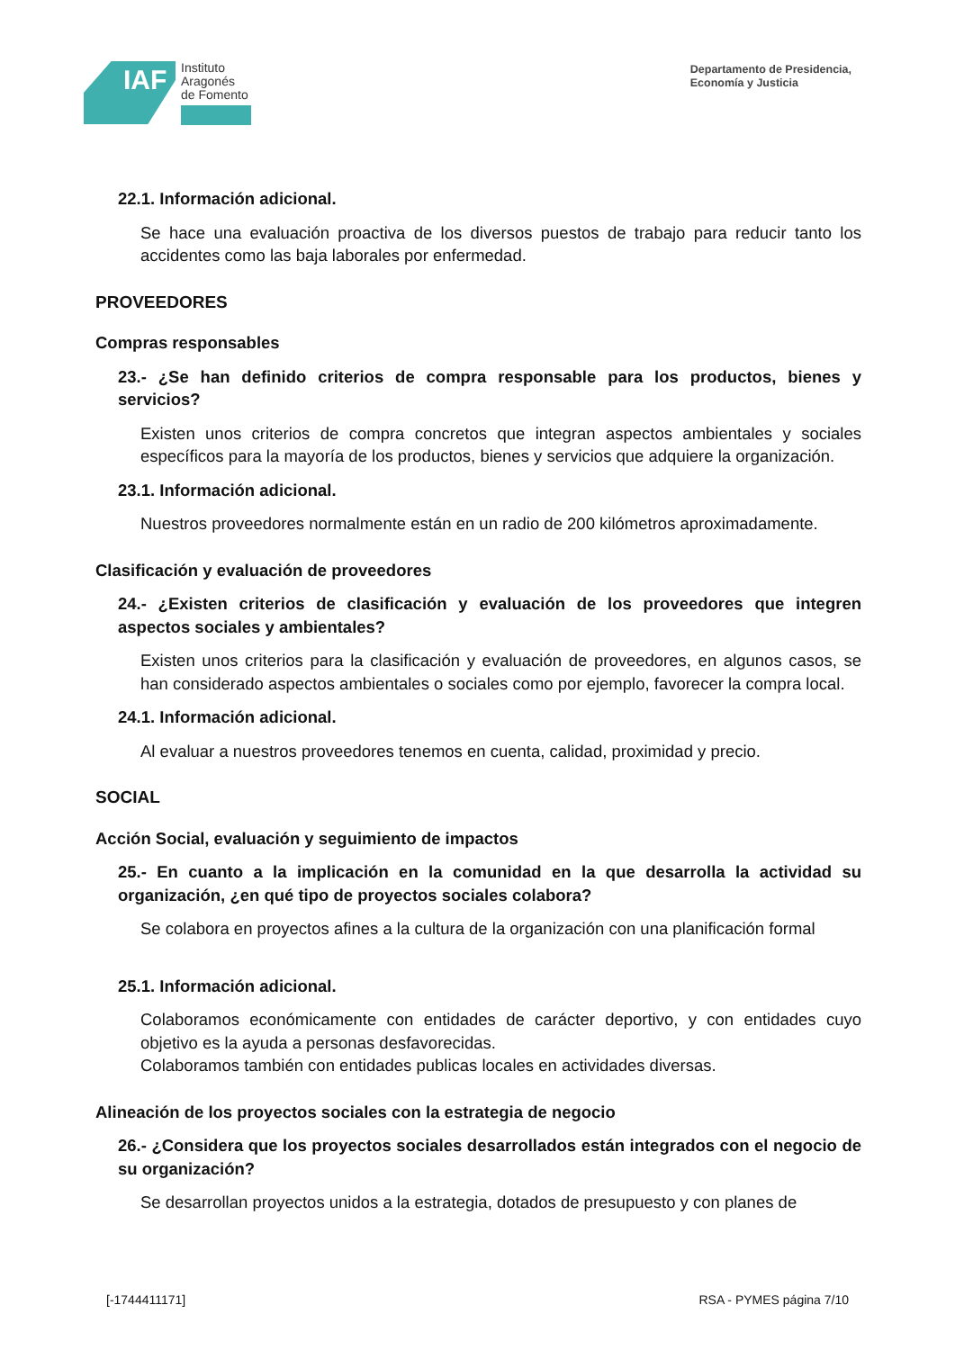IAF
Instituto
Aragonés
de Fomento
Departamento de Presidencia,
Economía y Justicia
22.1. Información adicional.
Se hace una evaluación proactiva de los diversos puestos de trabajo para reducir tanto los accidentes como las baja laborales por enfermedad.
PROVEEDORES
Compras responsables
23.- ¿Se han definido criterios de compra responsable para los productos, bienes y servicios?
Existen unos criterios de compra concretos que integran aspectos ambientales y sociales específicos para la mayoría de los productos, bienes y servicios que adquiere la organización.
23.1. Información adicional.
Nuestros proveedores normalmente están en un radio de 200 kilómetros aproximadamente.
Clasificación y evaluación de proveedores
24.- ¿Existen criterios de clasificación y evaluación de los proveedores que integren aspectos sociales y ambientales?
Existen unos criterios para la clasificación y evaluación de proveedores, en algunos casos, se han considerado aspectos ambientales o sociales como por ejemplo, favorecer la compra local.
24.1. Información adicional.
Al evaluar a nuestros proveedores tenemos en cuenta, calidad, proximidad y precio.
SOCIAL
Acción Social, evaluación y seguimiento de impactos
25.- En cuanto a la implicación en la comunidad en la que desarrolla la actividad su organización, ¿en qué tipo de proyectos sociales colabora?
Se colabora en proyectos afines a la cultura de la organización con una planificación formal
25.1. Información adicional.
Colaboramos económicamente con entidades de carácter deportivo, y con entidades cuyo objetivo es la ayuda a personas desfavorecidas.
Colaboramos también con entidades publicas locales en actividades diversas.
Alineación de los proyectos sociales con la estrategia de negocio
26.- ¿Considera que los proyectos sociales desarrollados están integrados con el negocio de su organización?
Se desarrollan proyectos unidos a la estrategia, dotados de presupuesto y con planes de
[-1744411171] RSA - PYMES página 7/10